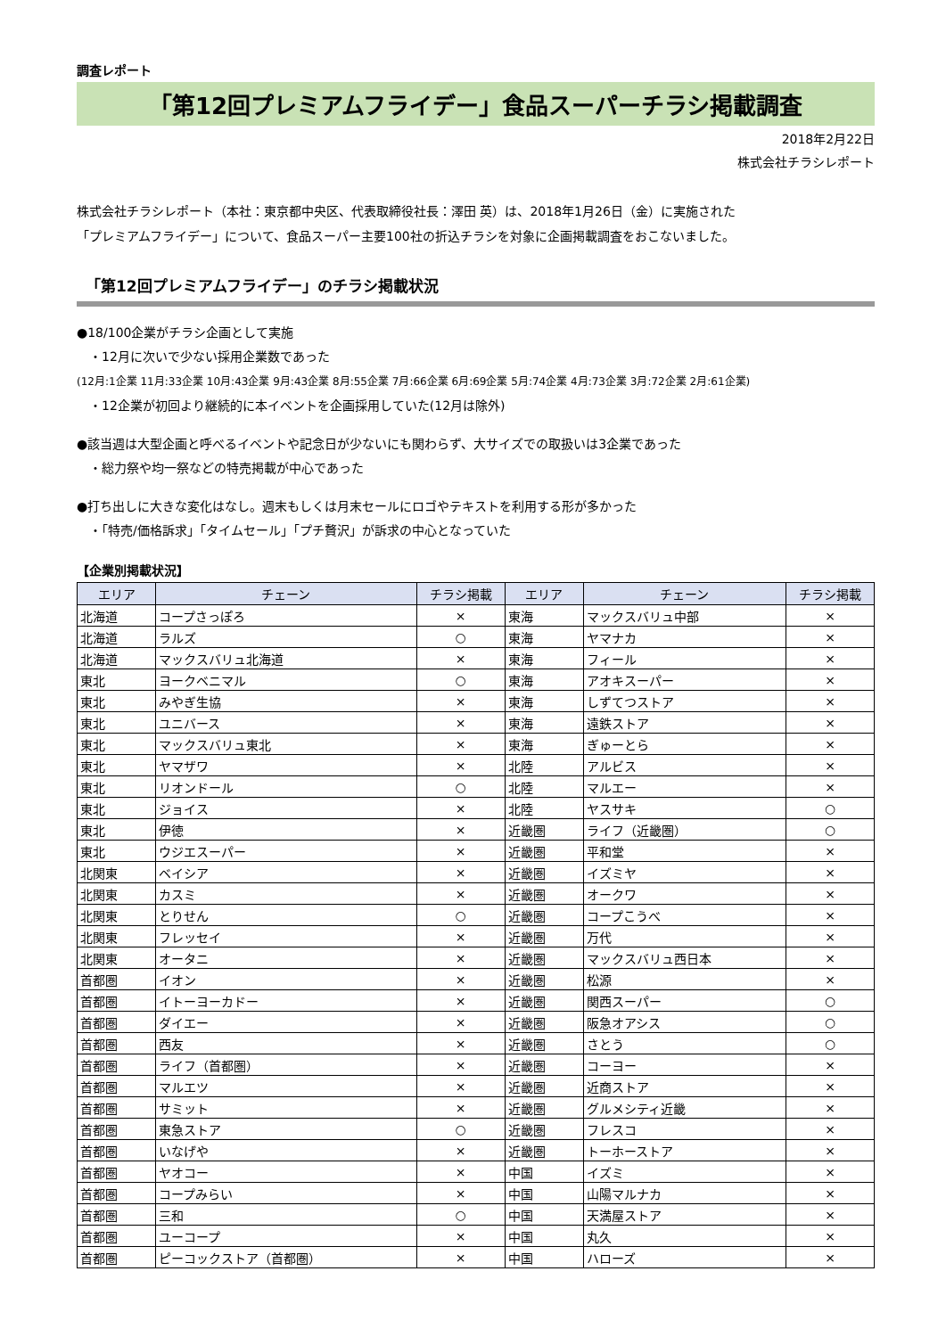調査レポート
「第12回プレミアムフライデー」食品スーパーチラシ掲載調査
2018年2月22日
株式会社チラシレポート
株式会社チラシレポート（本社：東京都中央区、代表取締役社長：澤田 英）は、2018年1月26日（金）に実施された
「プレミアムフライデー」について、食品スーパー主要100社の折込チラシを対象に企画掲載調査をおこないました。
「第12回プレミアムフライデー」のチラシ掲載状況
●18/100企業がチラシ企画として実施
　・12月に次いで少ない採用企業数であった
(12月:1企業 11月:33企業 10月:43企業 9月:43企業 8月:55企業 7月:66企業 6月:69企業 5月:74企業 4月:73企業 3月:72企業 2月:61企業)
　・12企業が初回より継続的に本イベントを企画採用していた(12月は除外)
●該当週は大型企画と呼べるイベントや記念日が少ないにも関わらず、大サイズでの取扱いは3企業であった
　・総力祭や均一祭などの特売掲載が中心であった
●打ち出しに大きな変化はなし。週末もしくは月末セールにロゴやテキストを利用する形が多かった
　・「特売/価格訴求」「タイムセール」「プチ贅沢」が訴求の中心となっていた
【企業別掲載状況】
| エリア | チェーン | チラシ掲載 | エリア | チェーン | チラシ掲載 |
| --- | --- | --- | --- | --- | --- |
| 北海道 | コープさっぽろ | × | 東海 | マックスバリュ中部 | × |
| 北海道 | ラルズ | ○ | 東海 | ヤマナカ | × |
| 北海道 | マックスバリュ北海道 | × | 東海 | フィール | × |
| 東北 | ヨークベニマル | ○ | 東海 | アオキスーパー | × |
| 東北 | みやぎ生協 | × | 東海 | しずてつストア | × |
| 東北 | ユニバース | × | 東海 | 遠鉄ストア | × |
| 東北 | マックスバリュ東北 | × | 東海 | ぎゅーとら | × |
| 東北 | ヤマザワ | × | 北陸 | アルビス | × |
| 東北 | リオンドール | ○ | 北陸 | マルエー | × |
| 東北 | ジョイス | × | 北陸 | ヤスサキ | ○ |
| 東北 | 伊徳 | × | 近畿圏 | ライフ（近畿圏） | ○ |
| 東北 | ウジエスーパー | × | 近畿圏 | 平和堂 | × |
| 北関東 | ベイシア | × | 近畿圏 | イズミヤ | × |
| 北関東 | カスミ | × | 近畿圏 | オークワ | × |
| 北関東 | とりせん | ○ | 近畿圏 | コープこうべ | × |
| 北関東 | フレッセイ | × | 近畿圏 | 万代 | × |
| 北関東 | オータニ | × | 近畿圏 | マックスバリュ西日本 | × |
| 首都圏 | イオン | × | 近畿圏 | 松源 | × |
| 首都圏 | イトーヨーカドー | × | 近畿圏 | 関西スーパー | ○ |
| 首都圏 | ダイエー | × | 近畿圏 | 阪急オアシス | ○ |
| 首都圏 | 西友 | × | 近畿圏 | さとう | ○ |
| 首都圏 | ライフ（首都圏） | × | 近畿圏 | コーヨー | × |
| 首都圏 | マルエツ | × | 近畿圏 | 近商ストア | × |
| 首都圏 | サミット | × | 近畿圏 | グルメシティ近畿 | × |
| 首都圏 | 東急ストア | ○ | 近畿圏 | フレスコ | × |
| 首都圏 | いなげや | × | 近畿圏 | トーホーストア | × |
| 首都圏 | ヤオコー | × | 中国 | イズミ | × |
| 首都圏 | コープみらい | × | 中国 | 山陽マルナカ | × |
| 首都圏 | 三和 | ○ | 中国 | 天満屋ストア | × |
| 首都圏 | ユーコープ | × | 中国 | 丸久 | × |
| 首都圏 | ピーコックストア（首都圏） | × | 中国 | ハローズ | × |